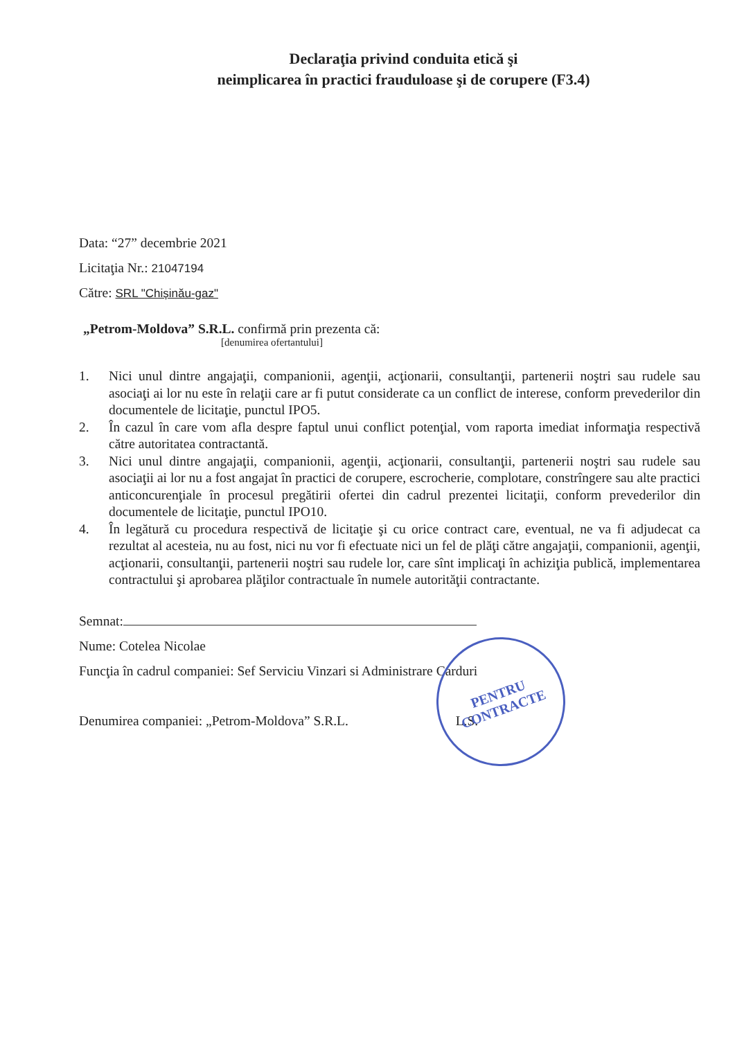Declaraţia privind conduita etică şi
neimplicarea în practici frauduloase şi de corupere (F3.4)
Data: “27” decembrie 2021
Licitaţia Nr.: 21047194
Către: SRL "Chișinău-gaz"
„Petrom-Moldova” S.R.L. confirmă prin prezenta că:
[denumirea ofertantului]
1. Nici unul dintre angajaţii, companionii, agenţii, acţionarii, consultanţii, partenerii noştri sau rudele sau asociaţi ai lor nu este în relaţii care ar fi putut considerate ca un conflict de interese, conform prevederilor din documentele de licitaţie, punctul IPO5.
2. În cazul în care vom afla despre faptul unui conflict potenţial, vom raporta imediat informaţia respectivă către autoritatea contractantă.
3. Nici unul dintre angajaţii, companionii, agenţii, acţionarii, consultanţii, partenerii noştri sau rudele sau asociaţii ai lor nu a fost angajat în practici de corupere, escrocherie, complotare, constrîngere sau alte practici anticoncurenţiale în procesul pregătirii ofertei din cadrul prezentei licitaţii, conform prevederilor din documentele de licitaţie, punctul IPO10.
4. În legătură cu procedura respectivă de licitaţie şi cu orice contract care, eventual, ne va fi adjudecat ca rezultat al acesteia, nu au fost, nici nu vor fi efectuate nici un fel de plăţi către angajaţii, companionii, agenţii, acţionarii, consultanţii, partenerii noştri sau rudele lor, care sînt implicaţi în achiziţia publică, implementarea contractului şi aprobarea plăţilor contractuale în numele autorităţii contractante.
Semnat:
Nume: Cotelea Nicolae
Funcţia în cadrul companiei: Sef Serviciu Vinzari si Administrare Carduri
Denumirea companiei: „Petrom-Moldova” S.R.L. L.S.
PENTRU
CONTRACTE